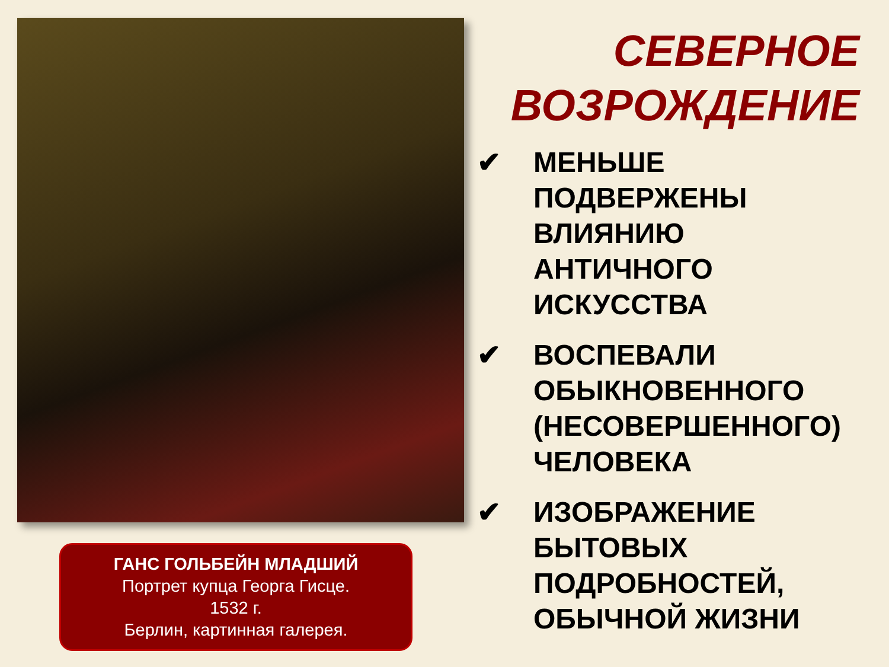ГАНС ГОЛЬБЕЙН МЛАДШИЙ
Портрет купца Георга Гисце.
1532 г.
Берлин, картинная галерея.
СЕВЕРНОЕ
ВОЗРОЖДЕНИЕ
✔ МЕНЬШЕ
ПОДВЕРЖЕНЫ
ВЛИЯНИЮ
АНТИЧНОГО
ИСКУССТВА
✔ ВОСПЕВАЛИ
ОБЫКНОВЕННОГО
(НЕСОВЕРШЕННОГО)
ЧЕЛОВЕКА
✔ ИЗОБРАЖЕНИЕ
БЫТОВЫХ
ПОДРОБНОСТЕЙ,
ОБЫЧНОЙ ЖИЗНИ